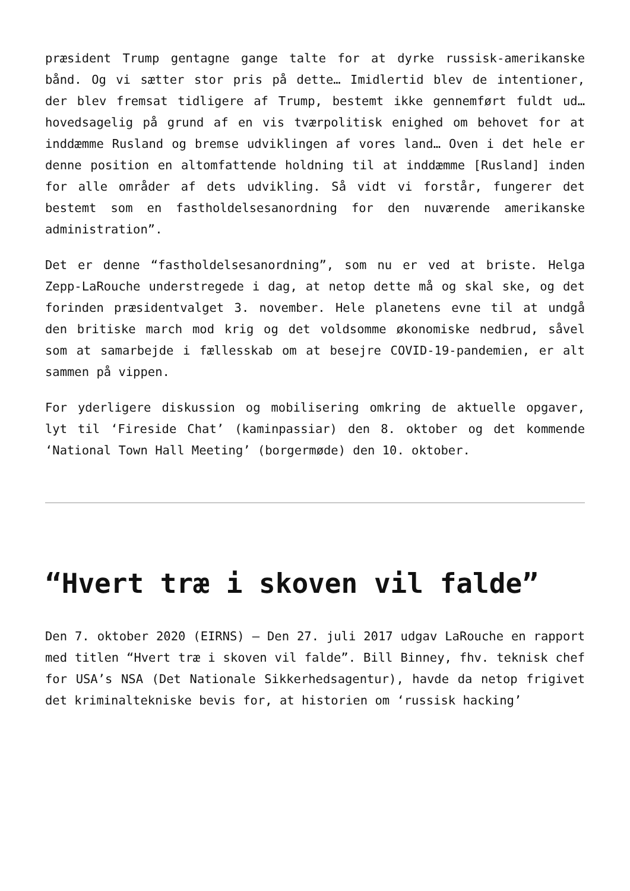præsident Trump gentagne gange talte for at dyrke russisk-amerikanske bånd. Og vi sætter stor pris på dette… Imidlertid blev de intentioner, der blev fremsat tidligere af Trump, bestemt ikke gennemført fuldt ud… hovedsagelig på grund af en vis tværpolitisk enighed om behovet for at inddæmme Rusland og bremse udviklingen af vores land… Oven i det hele er denne position en altomfattende holdning til at inddæmme [Rusland] inden for alle områder af dets udvikling. Så vidt vi forstår, fungerer det bestemt som en fastholdelsesanordning for den nuværende amerikanske administration”.
Det er denne “fastholdelsesanordning”, som nu er ved at briste. Helga Zepp-LaRouche understregede i dag, at netop dette må og skal ske, og det forinden præsidentvalget 3. november. Hele planetens evne til at undgå den britiske march mod krig og det voldsomme økonomiske nedbrud, såvel som at samarbejde i fællesskab om at besejre COVID-19-pandemien, er alt sammen på vippen.
For yderligere diskussion og mobilisering omkring de aktuelle opgaver, lyt til ‘Fireside Chat’ (kaminpassiar) den 8. oktober og det kommende ‘National Town Hall Meeting’ (borgermøde) den 10. oktober.
“Hvert træ i skoven vil falde”
Den 7. oktober 2020 (EIRNS) – Den 27. juli 2017 udgav LaRouche en rapport med titlen “Hvert træ i skoven vil falde”. Bill Binney, fhv. teknisk chef for USA’s NSA (Det Nationale Sikkerhedsagentur), havde da netop frigivet det kriminaltekniske bevis for, at historien om ‘russisk hacking’